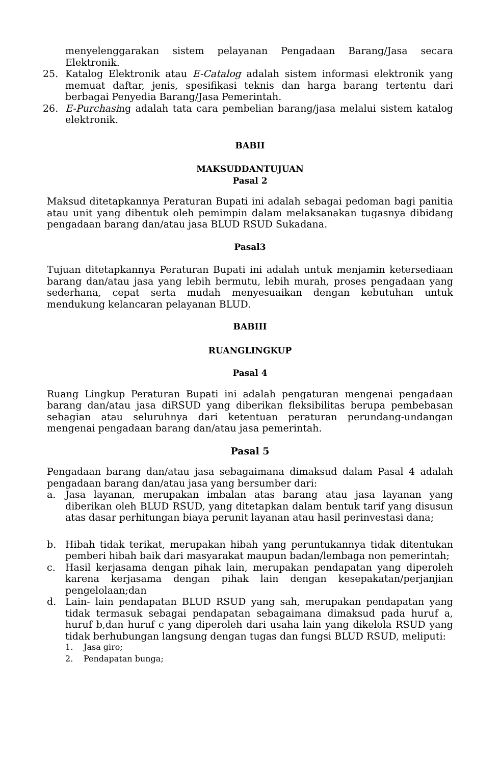menyelenggarakan sistem pelayanan Pengadaan Barang/Jasa secara Elektronik.
25. Katalog Elektronik atau E-Catalog adalah sistem informasi elektronik yang memuat daftar, jenis, spesifikasi teknis dan harga barang tertentu dari berbagai Penyedia Barang/Jasa Pemerintah.
26. E-Purchasing adalah tata cara pembelian barang/jasa melalui sistem katalog elektronik.
BABII
MAKSUDDANTUJUAN
Pasal 2
Maksud ditetapkannya Peraturan Bupati ini adalah sebagai pedoman bagi panitia atau unit yang dibentuk oleh pemimpin dalam melaksanakan tugasnya dibidang pengadaan barang dan/atau jasa BLUD RSUD Sukadana.
Pasal3
Tujuan ditetapkannya Peraturan Bupati ini adalah untuk menjamin ketersediaan barang dan/atau jasa yang lebih bermutu, lebih murah, proses pengadaan yang sederhana, cepat serta mudah menyesuaikan dengan kebutuhan untuk mendukung kelancaran pelayanan BLUD.
BABIII
RUANGLINGKUP
Pasal 4
Ruang Lingkup Peraturan Bupati ini adalah pengaturan mengenai pengadaan barang dan/atau jasa diRSUD yang diberikan fleksibilitas berupa pembebasan sebagian atau seluruhnya dari ketentuan peraturan perundang-undangan mengenai pengadaan barang dan/atau jasa pemerintah.
Pasal 5
Pengadaan barang dan/atau jasa sebagaimana dimaksud dalam Pasal 4 adalah pengadaan barang dan/atau jasa yang bersumber dari:
a. Jasa layanan, merupakan imbalan atas barang atau jasa layanan yang diberikan oleh BLUD RSUD, yang ditetapkan dalam bentuk tarif yang disusun atas dasar perhitungan biaya perunit layanan atau hasil perinvestasi dana;
b. Hibah tidak terikat, merupakan hibah yang peruntukannya tidak ditentukan pemberi hibah baik dari masyarakat maupun badan/lembaga non pemerintah;
c. Hasil kerjasama dengan pihak lain, merupakan pendapatan yang diperoleh karena kerjasama dengan pihak lain dengan kesepakatan/perjanjian pengelolaan;dan
d. Lain- lain pendapatan BLUD RSUD yang sah, merupakan pendapatan yang tidak termasuk sebagai pendapatan sebagaimana dimaksud pada huruf a, huruf b,dan huruf c yang diperoleh dari usaha lain yang dikelola RSUD yang tidak berhubungan langsung dengan tugas dan fungsi BLUD RSUD, meliputi:
1. Jasa giro;
2. Pendapatan bunga;